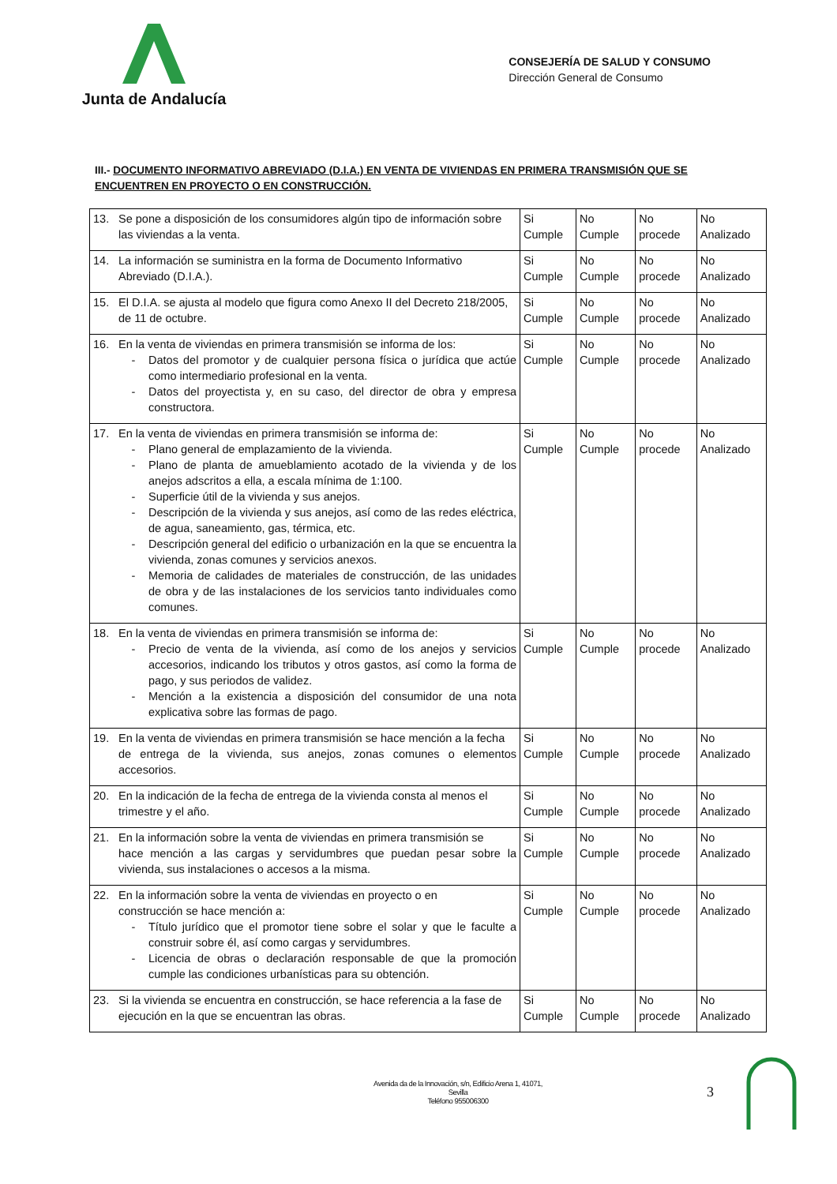Junta de Andalucía
CONSEJERÍA DE SALUD Y CONSUMO
Dirección General de Consumo
III.- DOCUMENTO INFORMATIVO ABREVIADO (D.I.A.) EN VENTA DE VIVIENDAS EN PRIMERA TRANSMISIÓN QUE SE ENCUENTREN EN PROYECTO O EN CONSTRUCCIÓN.
| 13. Se pone a disposición de los consumidores algún tipo de información sobre las viviendas a la venta. | Si Cumple | No Cumple | No procede | No Analizado |
| 14. La información se suministra en la forma de Documento Informativo Abreviado (D.I.A.). | Si Cumple | No Cumple | No procede | No Analizado |
| 15. El D.I.A. se ajusta al modelo que figura como Anexo II del Decreto 218/2005, de 11 de octubre. | Si Cumple | No Cumple | No procede | No Analizado |
| 16. En la venta de viviendas en primera transmisión se informa de los: - Datos del promotor y de cualquier persona física o jurídica que actúe como intermediario profesional en la venta. - Datos del proyectista y, en su caso, del director de obra y empresa constructora. | Si Cumple | No Cumple | No procede | No Analizado |
| 17. En la venta de viviendas en primera transmisión se informa de: - Plano general de emplazamiento de la vivienda. - Plano de planta de amueblamiento acotado de la vivienda y de los anejos adscritos a ella, a escala mínima de 1:100. - Superficie útil de la vivienda y sus anejos. - Descripción de la vivienda y sus anejos, así como de las redes eléctrica, de agua, saneamiento, gas, térmica, etc. - Descripción general del edificio o urbanización en la que se encuentra la vivienda, zonas comunes y servicios anexos. - Memoria de calidades de materiales de construcción, de las unidades de obra y de las instalaciones de los servicios tanto individuales como comunes. | Si Cumple | No Cumple | No procede | No Analizado |
| 18. En la venta de viviendas en primera transmisión se informa de: - Precio de venta de la vivienda, así como de los anejos y servicios accesorios, indicando los tributos y otros gastos, así como la forma de pago, y sus periodos de validez. - Mención a la existencia a disposición del consumidor de una nota explicativa sobre las formas de pago. | Si Cumple | No Cumple | No procede | No Analizado |
| 19. En la venta de viviendas en primera transmisión se hace mención a la fecha de entrega de la vivienda, sus anejos, zonas comunes o elementos accesorios. | Si Cumple | No Cumple | No procede | No Analizado |
| 20. En la indicación de la fecha de entrega de la vivienda consta al menos el trimestre y el año. | Si Cumple | No Cumple | No procede | No Analizado |
| 21. En la información sobre la venta de viviendas en primera transmisión se hace mención a las cargas y servidumbres que puedan pesar sobre la vivienda, sus instalaciones o accesos a la misma. | Si Cumple | No Cumple | No procede | No Analizado |
| 22. En la información sobre la venta de viviendas en proyecto o en construcción se hace mención a: - Título jurídico que el promotor tiene sobre el solar y que le faculte a construir sobre él, así como cargas y servidumbres. - Licencia de obras o declaración responsable de que la promoción cumple las condiciones urbanísticas para su obtención. | Si Cumple | No Cumple | No procede | No Analizado |
| 23. Si la vivienda se encuentra en construcción, se hace referencia a la fase de ejecución en la que se encuentran las obras. | Si Cumple | No Cumple | No procede | No Analizado |
Avenida da de la Innovación, s/n, Edificio Arena 1, 41071, Sevilla
Teléfono 955006300
3